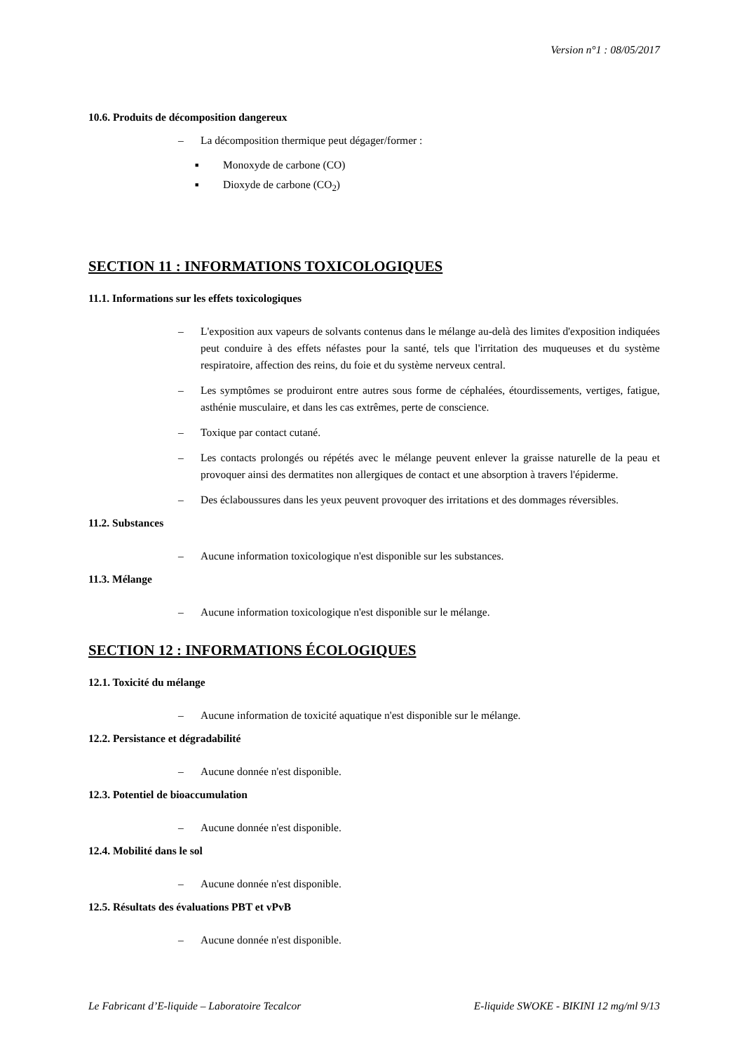Version n°1 : 08/05/2017
10.6. Produits de décomposition dangereux
– La décomposition thermique peut dégager/former :
■ Monoxyde de carbone (CO)
■ Dioxyde de carbone (CO<sub>2</sub>)
SECTION 11 : INFORMATIONS TOXICOLOGIQUES
11.1. Informations sur les effets toxicologiques
– L'exposition aux vapeurs de solvants contenus dans le mélange au-delà des limites d'exposition indiquées peut conduire à des effets néfastes pour la santé, tels que l'irritation des muqueuses et du système respiratoire, affection des reins, du foie et du système nerveux central.
– Les symptômes se produiront entre autres sous forme de céphalées, étourdissements, vertiges, fatigue, asthénie musculaire, et dans les cas extrêmes, perte de conscience.
– Toxique par contact cutané.
– Les contacts prolongés ou répétés avec le mélange peuvent enlever la graisse naturelle de la peau et provoquer ainsi des dermatites non allergiques de contact et une absorption à travers l'épiderme.
– Des éclaboussures dans les yeux peuvent provoquer des irritations et des dommages réversibles.
11.2. Substances
– Aucune information toxicologique n'est disponible sur les substances.
11.3. Mélange
– Aucune information toxicologique n'est disponible sur le mélange.
SECTION 12 : INFORMATIONS ÉCOLOGIQUES
12.1. Toxicité du mélange
– Aucune information de toxicité aquatique n'est disponible sur le mélange.
12.2. Persistance et dégradabilité
– Aucune donnée n'est disponible.
12.3. Potentiel de bioaccumulation
– Aucune donnée n'est disponible.
12.4. Mobilité dans le sol
– Aucune donnée n'est disponible.
12.5. Résultats des évaluations PBT et vPvB
– Aucune donnée n'est disponible.
Le Fabricant d’E-liquide – Laboratoire Tecalcor E-liquide SWOKE - BIKINI 12 mg/ml 9/13